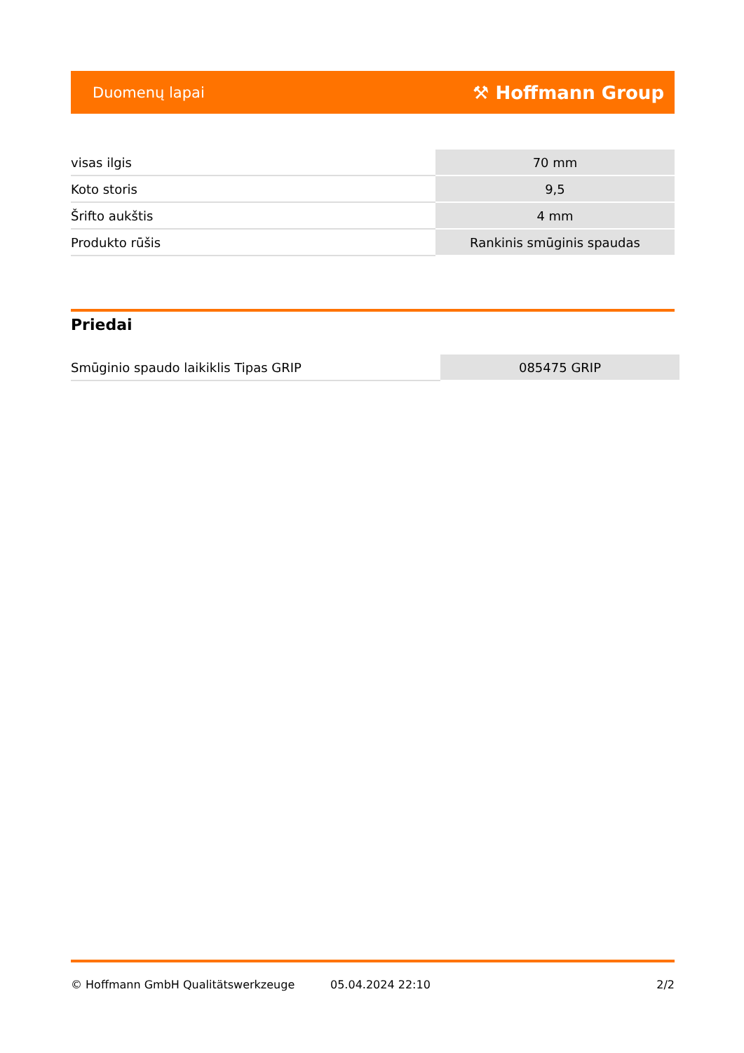Duomenų lapai ⚒ Hoffmann Group
| visas ilgis | 70 mm |
| Koto storis | 9,5 |
| Šrifto aukštis | 4 mm |
| Produkto rūšis | Rankinis smūginis spaudas |
Priedai
| Smūginio spaudo laikiklis Tipas GRIP | 085475 GRIP |
© Hoffmann GmbH Qualitätswerkzeuge 05.04.2024 22:10 2/2